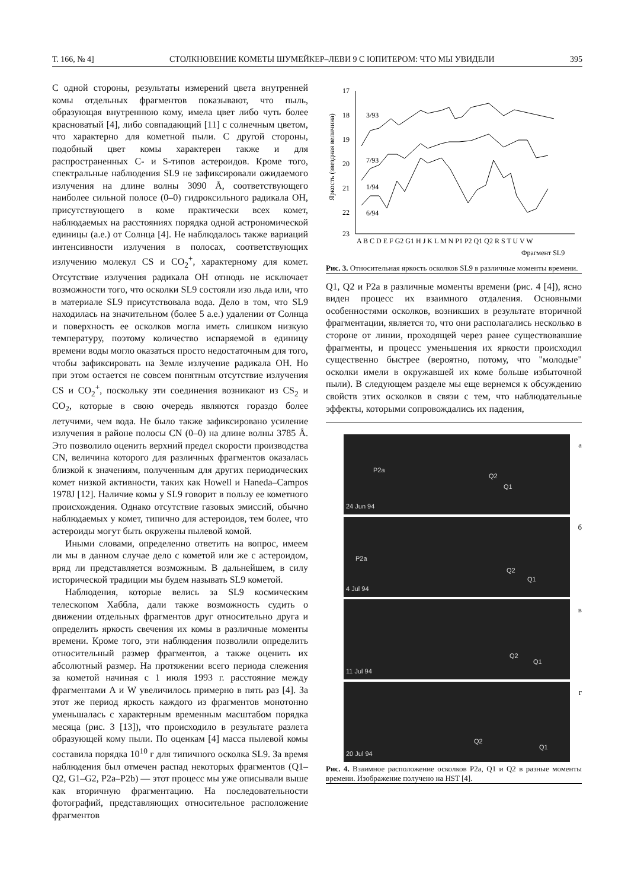Т. 166, № 4] СТОЛКНОВЕНИЕ КОМЕТЫ ШУМЕЙКЕР–ЛЕВИ 9 С ЮПИТЕРОМ: ЧТО МЫ УВИДЕЛИ 395
С одной стороны, результаты измерений цвета внутренней комы отдельных фрагментов показывают, что пыль, образующая внутреннюю кому, имела цвет либо чуть более красноватый [4], либо совпадающий [11] с солнечным цветом, что характерно для кометной пыли. С другой стороны, подобный цвет комы характерен также и для распространенных C- и S-типов астероидов. Кроме того, спектральные наблюдения SL9 не зафиксировали ожидаемого излучения на длине волны 3090 Å, соответствующего наиболее сильной полосе (0–0) гидроксильного радикала OH, присутствующего в коме практически всех комет, наблюдаемых на расстояниях порядка одной астрономической единицы (а.е.) от Солнца [4]. Не наблюдалось также вариаций интенсивности излучения в полосах, соответствующих излучению молекул CS и CO<sub>2</sub><sup>+</sup>, характерному для комет. Отсутствие излучения радикала OH отнюдь не исключает возможности того, что осколки SL9 состояли изо льда или, что в материале SL9 присутствовала вода. Дело в том, что SL9 находилась на значительном (более 5 а.е.) удалении от Солнца и поверхность ее осколков могла иметь слишком низкую температуру, поэтому количество испаряемой в единицу времени воды могло оказаться просто недостаточным для того, чтобы зафиксировать на Земле излучение радикала OH. Но при этом остается не совсем понятным отсутствие излучения CS и CO<sub>2</sub><sup>+</sup>, поскольку эти соединения возникают из CS<sub>2</sub> и CO<sub>2</sub>, которые в свою очередь являются гораздо более летучими, чем вода. Не было также зафиксировано усиление излучения в районе полосы CN (0–0) на длине волны 3785 Å. Это позволило оценить верхний предел скорости производства CN, величина которого для различных фрагментов оказалась близкой к значениям, полученным для других периодических комет низкой активности, таких как Howell и Haneda–Campos 1978J [12]. Наличие комы у SL9 говорит в пользу ее кометного происхождения. Однако отсутствие газовых эмиссий, обычно наблюдаемых у комет, типично для астероидов, тем более, что астероиды могут быть окружены пылевой комой.
Иными словами, определенно ответить на вопрос, имеем ли мы в данном случае дело с кометой или же с астероидом, вряд ли представляется возможным. В дальнейшем, в силу исторической традиции мы будем называть SL9 кометой.
Наблюдения, которые велись за SL9 космическим телескопом Хаббла, дали также возможность судить о движении отдельных фрагментов друг относительно друга и определить яркость свечения их комы в различные моменты времени. Кроме того, эти наблюдения позволили определить относительный размер фрагментов, а также оценить их абсолютный размер. На протяжении всего периода слежения за кометой начиная с 1 июля 1993 г. расстояние между фрагментами A и W увеличилось примерно в пять раз [4]. За этот же период яркость каждого из фрагментов монотонно уменьшалась с характерным временным масштабом порядка месяца (рис. 3 [13]), что происходило в результате разлета образующей кому пыли. По оценкам [4] масса пылевой комы составила порядка 10<sup>10</sup> г для типичного осколка SL9. За время наблюдения был отмечен распад некоторых фрагментов (Q1–Q2, G1–G2, P2a–P2b) — этот процесс мы уже описывали выше как вторичную фрагментацию. На последовательности фотографий, представляющих относительное расположение фрагментов
Яркость (звездная величина)
17
18
19
20
21
22
23
3/93
7/93
1/94
6/94
A B C D E F G2 G1 H J K L M N P1 P2 Q1 Q2 R S T U V W
Фрагмент SL9
Рис. 3. Относительная яркость осколков SL9 в различные моменты времени.
Q1, Q2 и P2a в различные моменты времени (рис. 4 [4]), ясно виден процесс их взаимного отдаления. Основными особенностями осколков, возникших в результате вторичной фрагментации, является то, что они располагались несколько в стороне от линии, проходящей через ранее существовавшие фрагменты, и процесс уменьшения их яркости происходил существенно быстрее (вероятно, потому, что "молодые" осколки имели в окружавшей их коме больше избыточной пыли). В следующем разделе мы еще вернемся к обсуждению свойств этих осколков в связи с тем, что наблюдательные эффекты, которыми сопровождались их падения,
P2a
Q2
Q1
24 Jun 94
а
P2a
Q2
Q1
4 Jul 94
б
Q2
Q1
11 Jul 94
в
Q2
Q1
20 Jul 94
г
Рис. 4. Взаимное расположение осколков P2a, Q1 и Q2 в разные моменты времени. Изображение получено на HST [4].